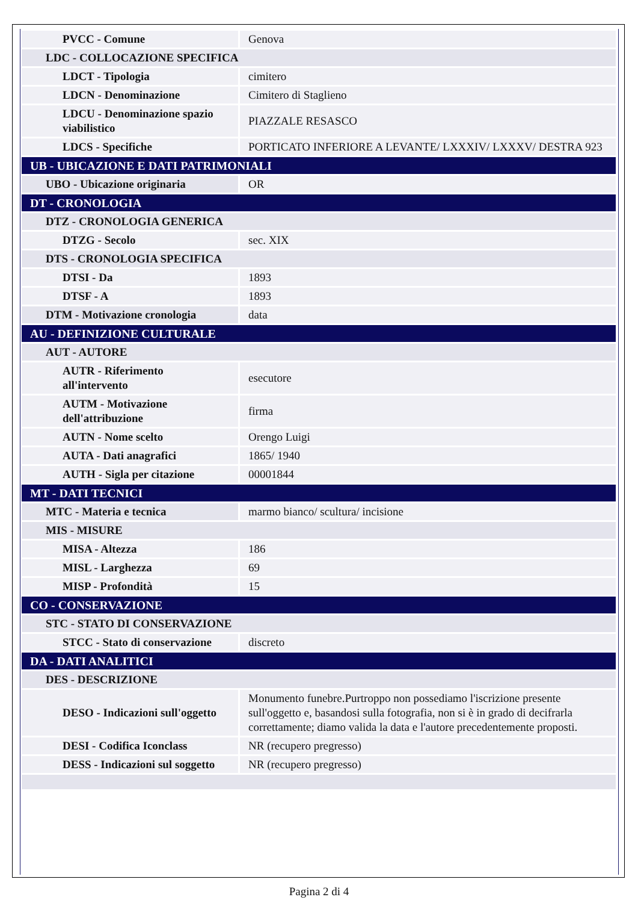| PVCC - Comune | Genova |
| LDC - COLLOCAZIONE SPECIFICA | |
| LDCT - Tipologia | cimitero |
| LDCN - Denominazione | Cimitero di Staglieno |
| LDCU - Denominazione spazio viabilistico | PIAZZALE RESASCO |
| LDCS - Specifiche | PORTICATO INFERIORE A LEVANTE/ LXXXIV/ LXXXV/ DESTRA 923 |
| UB - UBICAZIONE E DATI PATRIMONIALI | |
| UBO - Ubicazione originaria | OR |
| DT - CRONOLOGIA | |
| DTZ - CRONOLOGIA GENERICA | |
| DTZG - Secolo | sec. XIX |
| DTS - CRONOLOGIA SPECIFICA | |
| DTSI - Da | 1893 |
| DTSF - A | 1893 |
| DTM - Motivazione cronologia | data |
| AU - DEFINIZIONE CULTURALE | |
| AUT - AUTORE | |
| AUTR - Riferimento all'intervento | esecutore |
| AUTM - Motivazione dell'attribuzione | firma |
| AUTN - Nome scelto | Orengo Luigi |
| AUTA - Dati anagrafici | 1865/ 1940 |
| AUTH - Sigla per citazione | 00001844 |
| MT - DATI TECNICI | |
| MTC - Materia e tecnica | marmo bianco/ scultura/ incisione |
| MIS - MISURE | |
| MISA - Altezza | 186 |
| MISL - Larghezza | 69 |
| MISP - Profondità | 15 |
| CO - CONSERVAZIONE | |
| STC - STATO DI CONSERVAZIONE | |
| STCC - Stato di conservazione | discreto |
| DA - DATI ANALITICI | |
| DES - DESCRIZIONE | |
| DESO - Indicazioni sull'oggetto | Monumento funebre.Purtroppo non possediamo l'iscrizione presente sull'oggetto e, basandosi sulla fotografia, non si è in grado di decifrarla correttamente; diamo valida la data e l'autore precedentemente proposti. |
| DESI - Codifica Iconclass | NR (recupero pregresso) |
| DESS - Indicazioni sul soggetto | NR (recupero pregresso) |
Pagina 2 di 4